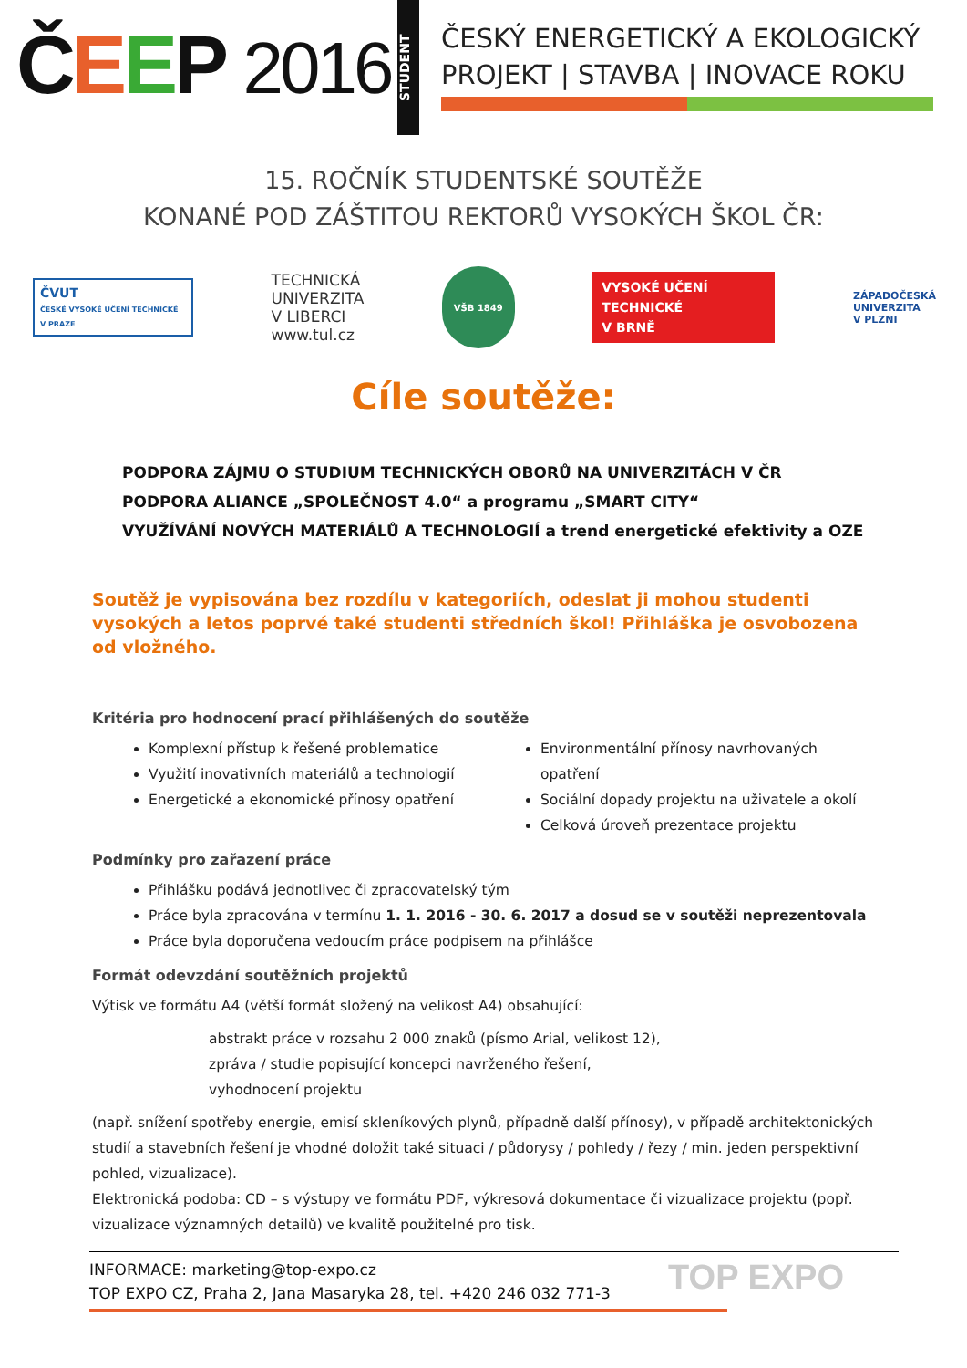ČEEP 2016
STUDENT
ČESKÝ ENERGETICKÝ A EKOLOGICKÝ
PROJEKT | STAVBA | INOVACE ROKU
15. ROČNÍK STUDENTSKÉ SOUTĚŽE
KONANÉ POD ZÁŠTITOU REKTORŮ VYSOKÝCH ŠKOL ČR:
ČVUT
ČESKÉ VYSOKÉ UČENÍ TECHNICKÉ V PRAZE
TECHNICKÁ
UNIVERZITA
V LIBERCI
www.tul.cz
VŠB 1849
VYSOKÉ UČENÍ
TECHNICKÉ
V BRNĚ
ZÁPADOČESKÁ
UNIVERZITA
V PLZNI
Cíle soutěže:
PODPORA ZÁJMU O STUDIUM TECHNICKÝCH OBORŮ NA UNIVERZITÁCH V ČR
PODPORA ALIANCE „SPOLEČNOST 4.0“ a programu „SMART CITY“
VYUŽÍVÁNÍ NOVÝCH MATERIÁLŮ A TECHNOLOGIÍ a trend energetické efektivity a OZE
Soutěž je vypisována bez rozdílu v kategoriích, odeslat ji mohou studenti vysokých a letos poprvé také studenti středních škol! Přihláška je osvobozena od vložného.
Kritéria pro hodnocení prací přihlášených do soutěže
Komplexní přístup k řešené problematice
Využití inovativních materiálů a technologií
Energetické a ekonomické přínosy opatření
Environmentální přínosy navrhovaných opatření
Sociální dopady projektu na uživatele a okolí
Celková úroveň prezentace projektu
Podmínky pro zařazení práce
Přihlášku podává jednotlivec či zpracovatelský tým
Práce byla zpracována v termínu 1. 1. 2016 - 30. 6. 2017 a dosud se v soutěži neprezentovala
Práce byla doporučena vedoucím práce podpisem na přihlášce
Formát odevzdání soutěžních projektů
Výtisk ve formátu A4 (větší formát složený na velikost A4) obsahující:
abstrakt práce v rozsahu 2 000 znaků (písmo Arial, velikost 12),
zpráva / studie popisující koncepci navrženého řešení,
vyhodnocení projektu
(např. snížení spotřeby energie, emisí skleníkových plynů, případně další přínosy), v případě architektonických studií a stavebních řešení je vhodné doložit také situaci / půdorysy / pohledy / řezy / min. jeden perspektivní pohled, vizualizace).
Elektronická podoba: CD – s výstupy ve formátu PDF, výkresová dokumentace či vizualizace projektu (popř. vizualizace významných detailů) ve kvalitě použitelné pro tisk.
INFORMACE: marketing@top-expo.cz
TOP EXPO CZ, Praha 2, Jana Masaryka 28, tel. +420 246 032 771-3
TOP EXPO